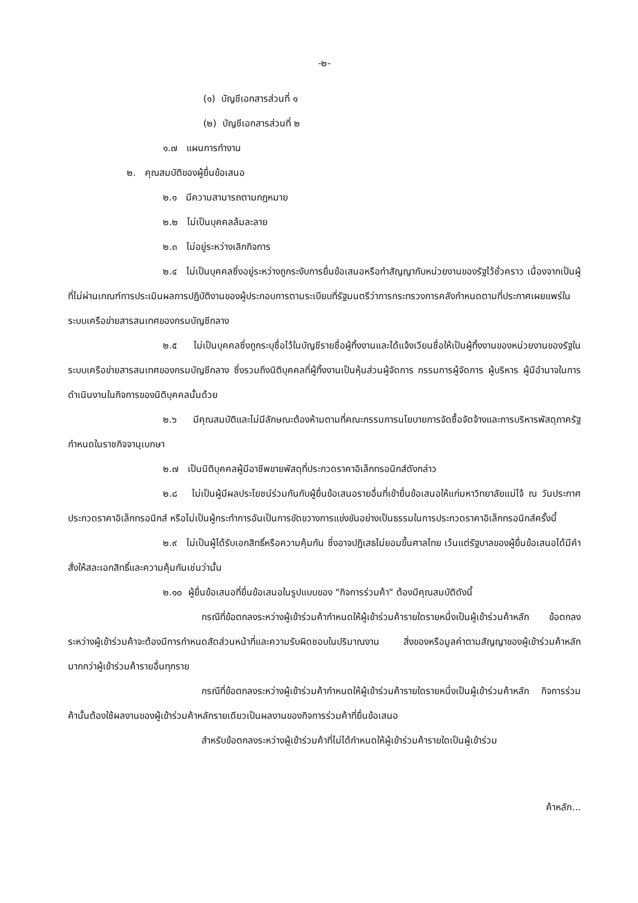-๒-
(๑) บัญชีเอกสารส่วนที่ ๑
(๒) บัญชีเอกสารส่วนที่ ๒
๑.๗ แผนการทำงาน
๒. คุณสมบัติของผู้ยื่นข้อเสนอ
๒.๑ มีความสามารถตามกฎหมาย
๒.๒ ไม่เป็นบุคคลล้มละลาย
๒.๓ ไม่อยู่ระหว่างเลิกกิจการ
๒.๔ ไม่เป็นบุคคลซึ่งอยู่ระหว่างถูกระงับการยื่นข้อเสนอหรือทำสัญญากับหน่วยงานของรัฐไว้ชั่วคราว เนื่องจากเป็นผู้ที่ไม่ผ่านเกณฑ์การประเมินผลการปฏิบัติงานของผู้ประกอบการตามระเบียบที่รัฐมนตรีว่าการกระทรวงการคลังกำหนดตามที่ประกาศเผยแพร่ในระบบเครือข่ายสารสนเทศของกรมบัญชีกลาง
๒.๕ ไม่เป็นบุคคลซึ่งถูกระบุชื่อไว้ในบัญชีรายชื่อผู้ทิ้งงานและได้แจ้งเวียนชื่อให้เป็นผู้ทิ้งงานของหน่วยงานของรัฐในระบบเครือข่ายสารสนเทศของกรมบัญชีกลาง ซึ่งรวมถึงนิติบุคคลที่ผู้ทิ้งงานเป็นหุ้นส่วนผู้จัดการ กรรมการผู้จัดการ ผู้บริหาร ผู้มีอำนาจในการดำเนินงานในกิจการของนิติบุคคลนั้นด้วย
๒.๖ มีคุณสมบัติและไม่มีลักษณะต้องห้ามตามที่คณะกรรมการนโยบายการจัดซื้อจัดจ้างและการบริหารพัสดุภาครัฐกำหนดในราชกิจจานุเบกษา
๒.๗ เป็นนิติบุคคลผู้มีอาชีพขายพัสดุที่ประกวดราคาอิเล็กทรอนิกส์ดังกล่าว
๒.๘ ไม่เป็นผู้มีผลประโยชน์ร่วมกันกับผู้ยื่นข้อเสนอรายอื่นที่เข้ายื่นข้อเสนอให้แก่มหาวิทยาลัยแม่โจ้ ณ วันประกาศประกวดราคาอิเล็กทรอนิกส์ หรือไม่เป็นผู้กระทำการอันเป็นการขัดขวางการแข่งขันอย่างเป็นธรรมในการประกวดราคาอิเล็กทรอนิกส์ครั้งนี้
๒.๙ ไม่เป็นผู้ได้รับเอกสิทธิ์หรือความคุ้มกัน ซึ่งอาจปฏิเสธไม่ยอมขึ้นศาลไทย เว้นแต่รัฐบาลของผู้ยื่นข้อเสนอได้มีคำสั่งให้สละเอกสิทธิ์และความคุ้มกันเช่นว่านั้น
๒.๑๐ ผู้ยื่นข้อเสนอที่ยื่นข้อเสนอในรูปแบบของ "กิจการร่วมค้า" ต้องมีคุณสมบัติดังนี้
กรณีที่ข้อตกลงระหว่างผู้เข้าร่วมค้ากำหนดให้ผู้เข้าร่วมค้ารายใดรายหนึ่งเป็นผู้เข้าร่วมค้าหลัก ข้อตกลงระหว่างผู้เข้าร่วมค้าจะต้องมีการกำหนดสัดส่วนหน้าที่และความรับผิดชอบในปริมาณงาน สิ่งของหรือมูลค่าตามสัญญาของผู้เข้าร่วมค้าหลักมากกว่าผู้เข้าร่วมค้ารายอื่นทุกราย
กรณีที่ข้อตกลงระหว่างผู้เข้าร่วมค้ากำหนดให้ผู้เข้าร่วมค้ารายใดรายหนึ่งเป็นผู้เข้าร่วมค้าหลัก กิจการร่วมค้านั้นต้องใช้ผลงานของผู้เข้าร่วมค้าหลักรายเดียวเป็นผลงานของกิจการร่วมค้าที่ยื่นข้อเสนอ
สำหรับข้อตกลงระหว่างผู้เข้าร่วมค้าที่ไม่ได้กำหนดให้ผู้เข้าร่วมค้ารายใดเป็นผู้เข้าร่วม
ค้าหลัก...